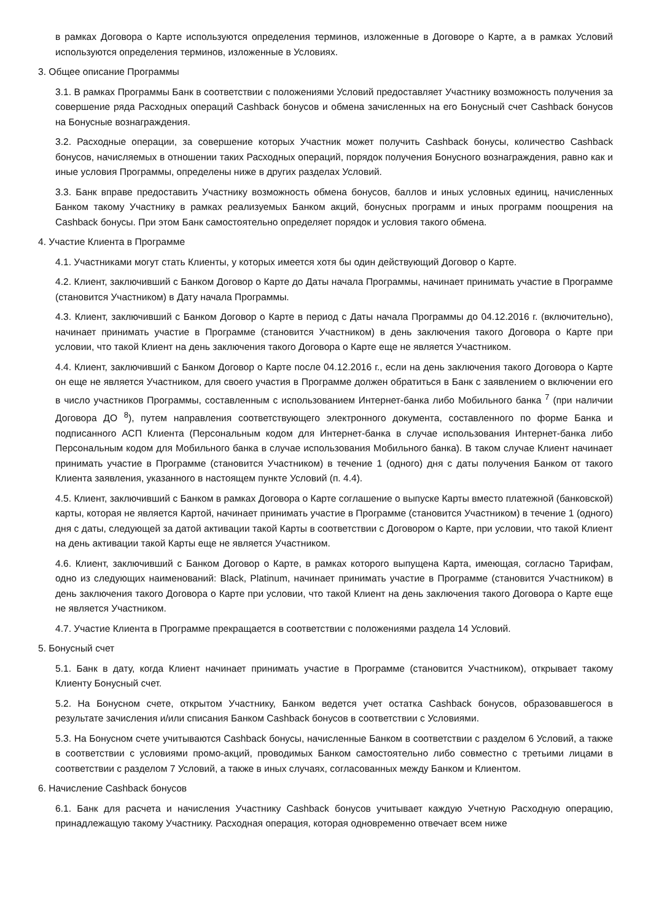в рамках Договора о Карте используются определения терминов, изложенные в Договоре о Карте, а в рамках Условий используются определения терминов, изложенные в Условиях.
3. Общее описание Программы
3.1. В рамках Программы Банк в соответствии с положениями Условий предоставляет Участнику возможность получения за совершение ряда Расходных операций Cashback бонусов и обмена зачисленных на его Бонусный счет Cashback бонусов на Бонусные вознаграждения.
3.2. Расходные операции, за совершение которых Участник может получить Cashback бонусы, количество Cashback бонусов, начисляемых в отношении таких Расходных операций, порядок получения Бонусного вознаграждения, равно как и иные условия Программы, определены ниже в других разделах Условий.
3.3. Банк вправе предоставить Участнику возможность обмена бонусов, баллов и иных условных единиц, начисленных Банком такому Участнику в рамках реализуемых Банком акций, бонусных программ и иных программ поощрения на Cashback бонусы. При этом Банк самостоятельно определяет порядок и условия такого обмена.
4. Участие Клиента в Программе
4.1. Участниками могут стать Клиенты, у которых имеется хотя бы один действующий Договор о Карте.
4.2. Клиент, заключивший с Банком Договор о Карте до Даты начала Программы, начинает принимать участие в Программе (становится Участником) в Дату начала Программы.
4.3. Клиент, заключивший с Банком Договор о Карте в период с Даты начала Программы до 04.12.2016 г. (включительно), начинает принимать участие в Программе (становится Участником) в день заключения такого Договора о Карте при условии, что такой Клиент на день заключения такого Договора о Карте еще не является Участником.
4.4. Клиент, заключивший с Банком Договор о Карте после 04.12.2016 г., если на день заключения такого Договора о Карте он еще не является Участником, для своего участия в Программе должен обратиться в Банк с заявлением о включении его в число участников Программы, составленным с использованием Интернет-банка либо Мобильного банка <sup>7</sup> (при наличии Договора ДО <sup>8</sup>), путем направления соответствующего электронного документа, составленного по форме Банка и подписанного АСП Клиента (Персональным кодом для Интернет-банка в случае использования Интернет-банка либо Персональным кодом для Мобильного банка в случае использования Мобильного банка). В таком случае Клиент начинает принимать участие в Программе (становится Участником) в течение 1 (одного) дня с даты получения Банком от такого Клиента заявления, указанного в настоящем пункте Условий (п. 4.4).
4.5. Клиент, заключивший с Банком в рамках Договора о Карте соглашение о выпуске Карты вместо платежной (банковской) карты, которая не является Картой, начинает принимать участие в Программе (становится Участником) в течение 1 (одного) дня с даты, следующей за датой активации такой Карты в соответствии с Договором о Карте, при условии, что такой Клиент на день активации такой Карты еще не является Участником.
4.6. Клиент, заключивший с Банком Договор о Карте, в рамках которого выпущена Карта, имеющая, согласно Тарифам, одно из следующих наименований: Black, Platinum, начинает принимать участие в Программе (становится Участником) в день заключения такого Договора о Карте при условии, что такой Клиент на день заключения такого Договора о Карте еще не является Участником.
4.7. Участие Клиента в Программе прекращается в соответствии с положениями раздела 14 Условий.
5. Бонусный счет
5.1. Банк в дату, когда Клиент начинает принимать участие в Программе (становится Участником), открывает такому Клиенту Бонусный счет.
5.2. На Бонусном счете, открытом Участнику, Банком ведется учет остатка Cashback бонусов, образовавшегося в результате зачисления и/или списания Банком Cashback бонусов в соответствии с Условиями.
5.3. На Бонусном счете учитываются Cashback бонусы, начисленные Банком в соответствии с разделом 6 Условий, а также в соответствии с условиями промо-акций, проводимых Банком самостоятельно либо совместно с третьими лицами в соответствии с разделом 7 Условий, а также в иных случаях, согласованных между Банком и Клиентом.
6. Начисление Cashback бонусов
6.1. Банк для расчета и начисления Участнику Cashback бонусов учитывает каждую Учетную Расходную операцию, принадлежащую такому Участнику. Расходная операция, которая одновременно отвечает всем ниже